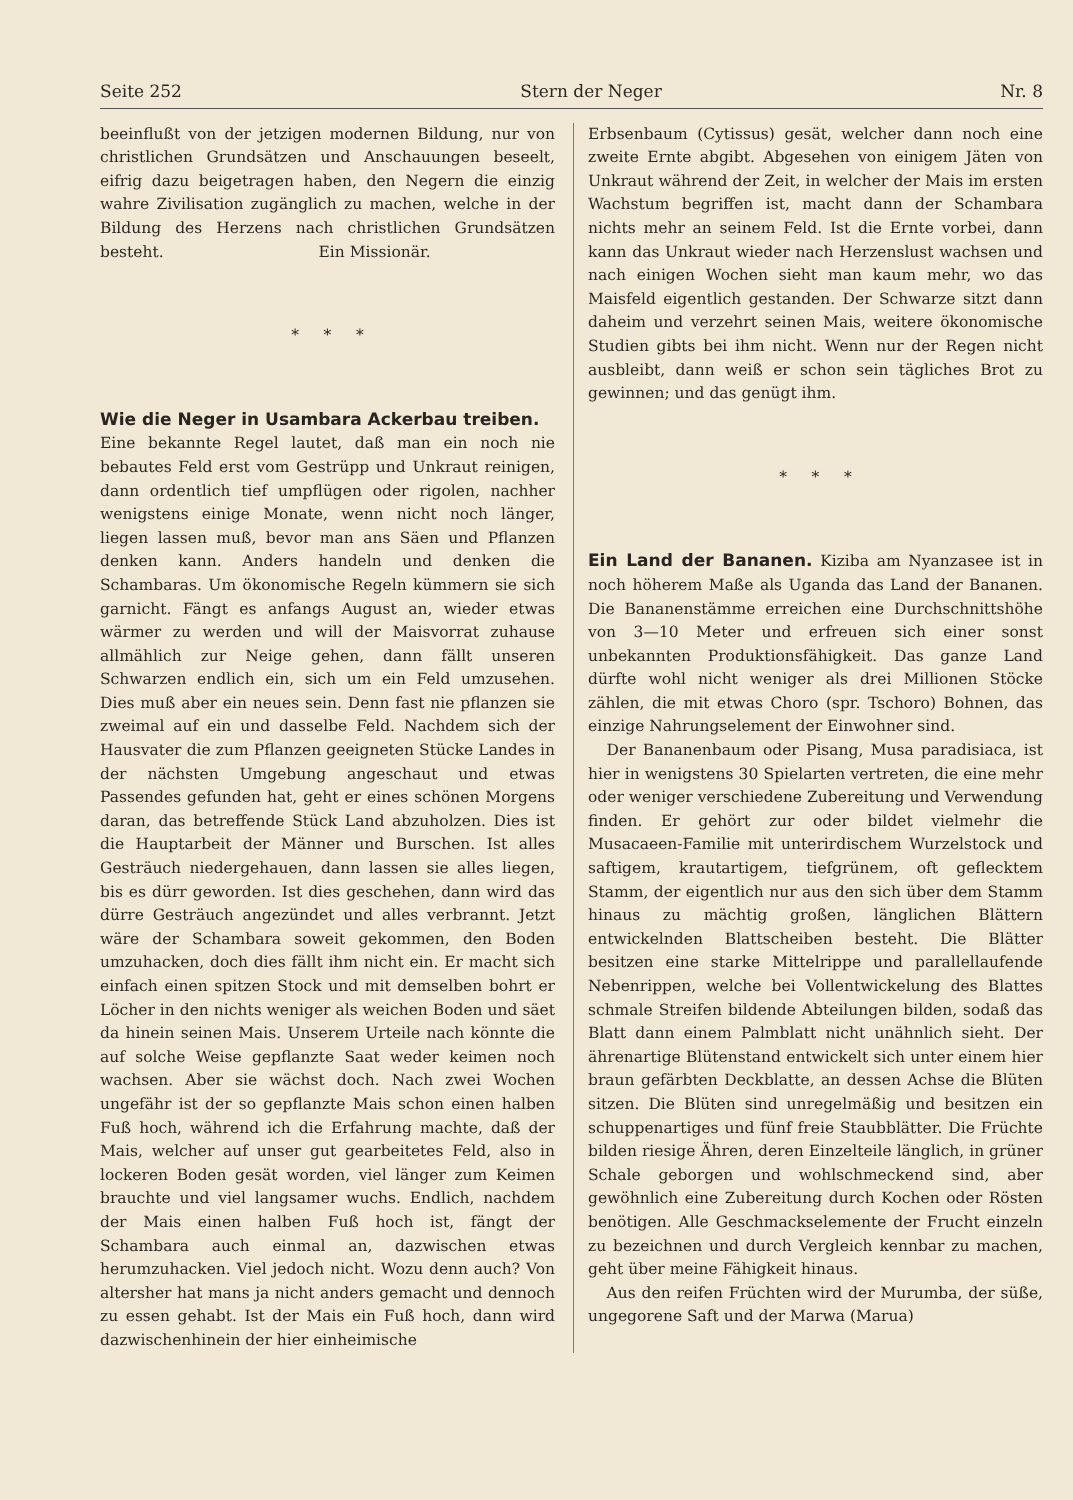Seite 252 Stern der Neger Nr. 8
beeinflußt von der jetzigen modernen Bildung, nur von christlichen Grundsätzen und Anschauungen beseelt, eifrig dazu beigetragen haben, den Negern die einzig wahre Zivilisation zugänglich zu machen, welche in der Bildung des Herzens nach christlichen Grundsätzen besteht. Ein Missionär.
* * *
Wie die Neger in Usambara Ackerbau treiben.
Eine bekannte Regel lautet, daß man ein noch nie bebautes Feld erst vom Gestrüpp und Unkraut reinigen, dann ordentlich tief umpflügen oder rigolen, nachher wenigstens einige Monate, wenn nicht noch länger, liegen lassen muß, bevor man ans Säen und Pflanzen denken kann. Anders handeln und denken die Schambaras. Um ökonomische Regeln kümmern sie sich garnicht. Fängt es anfangs August an, wieder etwas wärmer zu werden und will der Maisvorrat zuhause allmählich zur Neige gehen, dann fällt unseren Schwarzen endlich ein, sich um ein Feld umzusehen. Dies muß aber ein neues sein. Denn fast nie pflanzen sie zweimal auf ein und dasselbe Feld. Nachdem sich der Hausvater die zum Pflanzen geeigneten Stücke Landes in der nächsten Umgebung angeschaut und etwas Passendes gefunden hat, geht er eines schönen Morgens daran, das betreffende Stück Land abzuholzen. Dies ist die Hauptarbeit der Männer und Burschen. Ist alles Gesträuch niedergehauen, dann lassen sie alles liegen, bis es dürr geworden. Ist dies geschehen, dann wird das dürre Gesträuch angezündet und alles verbrannt. Jetzt wäre der Schambara soweit gekommen, den Boden umzuhacken, doch dies fällt ihm nicht ein. Er macht sich einfach einen spitzen Stock und mit demselben bohrt er Löcher in den nichts weniger als weichen Boden und säet da hinein seinen Mais. Unserem Urteile nach könnte die auf solche Weise gepflanzte Saat weder keimen noch wachsen. Aber sie wächst doch. Nach zwei Wochen ungefähr ist der so gepflanzte Mais schon einen halben Fuß hoch, während ich die Erfahrung machte, daß der Mais, welcher auf unser gut gearbeitetes Feld, also in lockeren Boden gesät worden, viel länger zum Keimen brauchte und viel langsamer wuchs. Endlich, nachdem der Mais einen halben Fuß hoch ist, fängt der Schambara auch einmal an, dazwischen etwas herumzuhacken. Viel jedoch nicht. Wozu denn auch? Von altersher hat mans ja nicht anders gemacht und dennoch zu essen gehabt. Ist der Mais ein Fuß hoch, dann wird dazwischenhinein der hier einheimische
Erbsenbaum (Cytissus) gesät, welcher dann noch eine zweite Ernte abgibt. Abgesehen von einigem Jäten von Unkraut während der Zeit, in welcher der Mais im ersten Wachstum begriffen ist, macht dann der Schambara nichts mehr an seinem Feld. Ist die Ernte vorbei, dann kann das Unkraut wieder nach Herzenslust wachsen und nach einigen Wochen sieht man kaum mehr, wo das Maisfeld eigentlich gestanden. Der Schwarze sitzt dann daheim und verzehrt seinen Mais, weitere ökonomische Studien gibts bei ihm nicht. Wenn nur der Regen nicht ausbleibt, dann weiß er schon sein tägliches Brot zu gewinnen; und das genügt ihm.
* * *
Ein Land der Bananen.
Kiziba am Nyanzasee ist in noch höherem Maße als Uganda das Land der Bananen. Die Bananenstämme erreichen eine Durchschnittshöhe von 3—10 Meter und erfreuen sich einer sonst unbekannten Produktionsfähigkeit. Das ganze Land dürfte wohl nicht weniger als drei Millionen Stöcke zählen, die mit etwas Choro (spr. Tschoro) Bohnen, das einzige Nahrungselement der Einwohner sind.
Der Bananenbaum oder Pisang, Musa paradisiaca, ist hier in wenigstens 30 Spielarten vertreten, die eine mehr oder weniger verschiedene Zubereitung und Verwendung finden. Er gehört zur oder bildet vielmehr die Musacaeen-Familie mit unterirdischem Wurzelstock und saftigem, krautartigem, tiefgrünem, oft geflecktem Stamm, der eigentlich nur aus den sich über dem Stamm hinaus zu mächtig großen, länglichen Blättern entwickelnden Blattscheiben besteht. Die Blätter besitzen eine starke Mittelrippe und parallellaufende Nebenrippen, welche bei Vollentwickelung des Blattes schmale Streifen bildende Abteilungen bilden, sodaß das Blatt dann einem Palmblatt nicht unähnlich sieht. Der ährenartige Blütenstand entwickelt sich unter einem hier braun gefärbten Deckblatte, an dessen Achse die Blüten sitzen. Die Blüten sind unregelmäßig und besitzen ein schuppenartiges und fünf freie Staubblätter. Die Früchte bilden riesige Ähren, deren Einzelteile länglich, in grüner Schale geborgen und wohlschmeckend sind, aber gewöhnlich eine Zubereitung durch Kochen oder Rösten benötigen. Alle Geschmackselemente der Frucht einzeln zu bezeichnen und durch Vergleich kennbar zu machen, geht über meine Fähigkeit hinaus.
Aus den reifen Früchten wird der Murumba, der süße, ungegorene Saft und der Marwa (Marua)